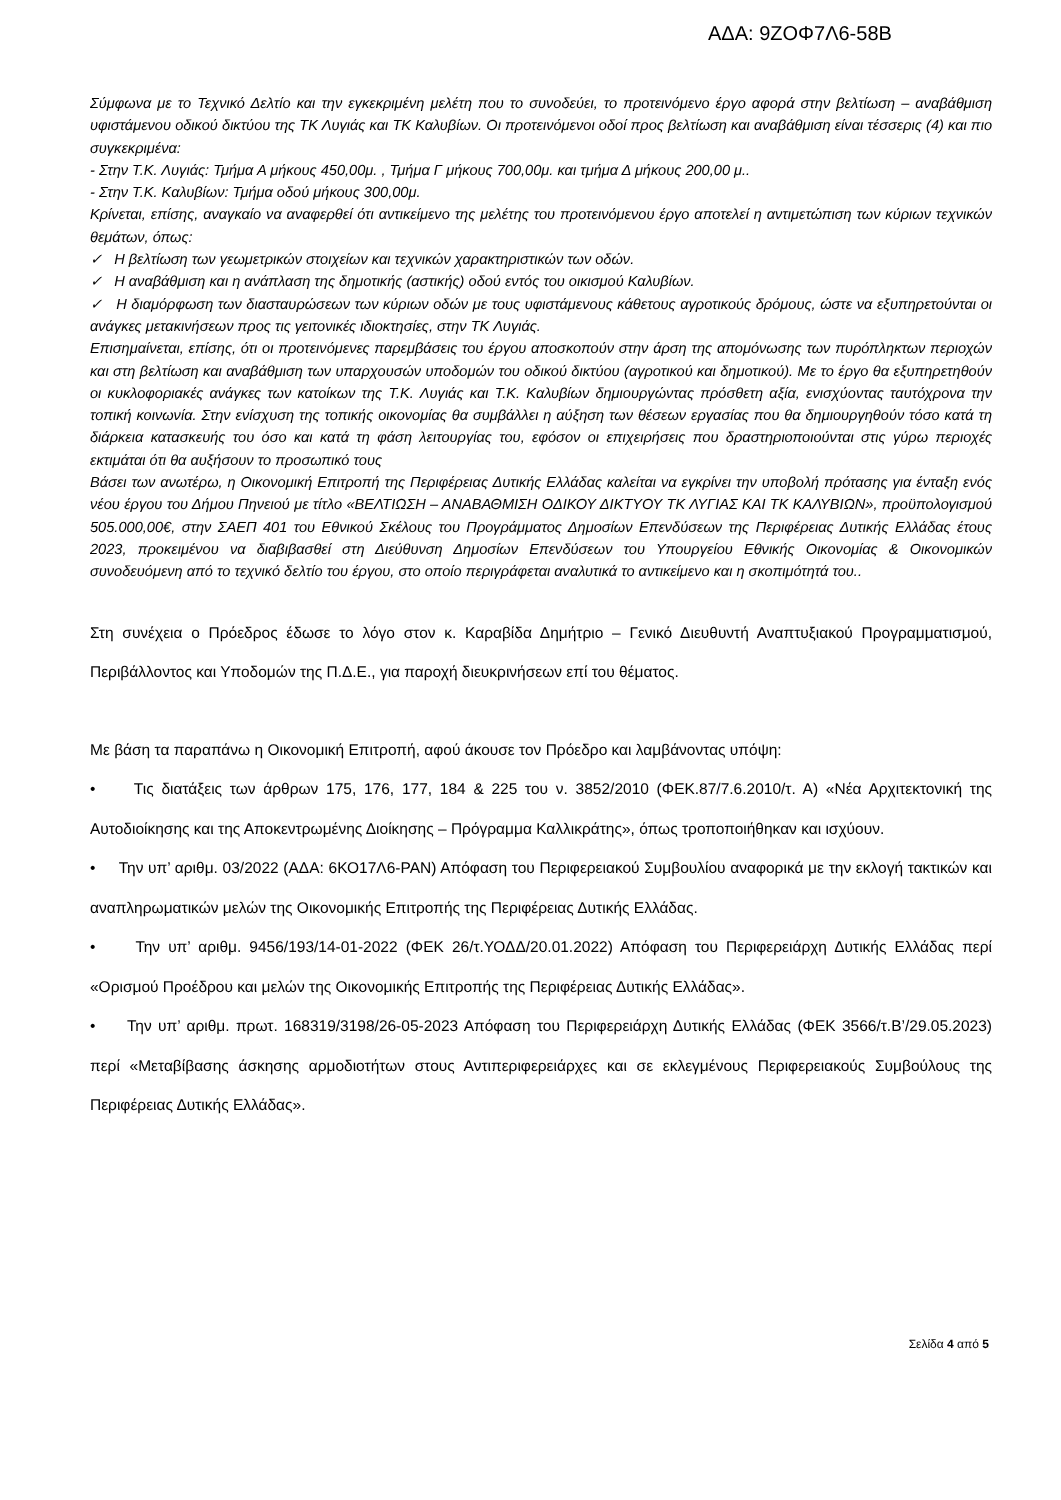ΑΔΑ: 9ΖΟΦ7Λ6-58Β
Σύμφωνα με το Τεχνικό Δελτίο και την εγκεκριμένη μελέτη που το συνοδεύει, το προτεινόμενο έργο αφορά στην βελτίωση – αναβάθμιση υφιστάμενου οδικού δικτύου της ΤΚ Λυγιάς και ΤΚ Καλυβίων. Οι προτεινόμενοι οδοί προς βελτίωση και αναβάθμιση είναι τέσσερις (4) και πιο συγκεκριμένα:
- Στην Τ.Κ. Λυγιάς: Τμήμα Α μήκους 450,00μ. , Τμήμα Γ μήκους 700,00μ. και τμήμα Δ μήκους 200,00 μ..
- Στην Τ.Κ. Καλυβίων: Τμήμα οδού μήκους 300,00μ.
Κρίνεται, επίσης, αναγκαίο να αναφερθεί ότι αντικείμενο της μελέτης του προτεινόμενου έργο αποτελεί η αντιμετώπιση των κύριων τεχνικών θεμάτων, όπως:
✓ Η βελτίωση των γεωμετρικών στοιχείων και τεχνικών χαρακτηριστικών των οδών.
✓ Η αναβάθμιση και η ανάπλαση της δημοτικής (αστικής) οδού εντός του οικισμού Καλυβίων.
✓ Η διαμόρφωση των διασταυρώσεων των κύριων οδών με τους υφιστάμενους κάθετους αγροτικούς δρόμους, ώστε να εξυπηρετούνται οι ανάγκες μετακινήσεων προς τις γειτονικές ιδιοκτησίες, στην ΤΚ Λυγιάς.
Επισημαίνεται, επίσης, ότι οι προτεινόμενες παρεμβάσεις του έργου αποσκοπούν στην άρση της απομόνωσης των πυρόπληκτων περιοχών και στη βελτίωση και αναβάθμιση των υπαρχουσών υποδομών του οδικού δικτύου (αγροτικού και δημοτικού). Με το έργο θα εξυπηρετηθούν οι κυκλοφοριακές ανάγκες των κατοίκων της Τ.Κ. Λυγιάς και Τ.Κ. Καλυβίων δημιουργώντας πρόσθετη αξία, ενισχύοντας ταυτόχρονα την τοπική κοινωνία. Στην ενίσχυση της τοπικής οικονομίας θα συμβάλλει η αύξηση των θέσεων εργασίας που θα δημιουργηθούν τόσο κατά τη διάρκεια κατασκευής του όσο και κατά τη φάση λειτουργίας του, εφόσον οι επιχειρήσεις που δραστηριοποιούνται στις γύρω περιοχές εκτιμάται ότι θα αυξήσουν το προσωπικό τους
Βάσει των ανωτέρω, η Οικονομική Επιτροπή της Περιφέρειας Δυτικής Ελλάδας καλείται να εγκρίνει την υποβολή πρότασης για ένταξη ενός νέου έργου του Δήμου Πηνειού με τίτλο «ΒΕΛΤΙΩΣΗ – ΑΝΑΒΑΘΜΙΣΗ ΟΔΙΚΟΥ ΔΙΚΤΥΟΥ ΤΚ ΛΥΓΙΑΣ ΚΑΙ ΤΚ ΚΑΛΥΒΙΩΝ», προϋπολογισμού 505.000,00€, στην ΣΑΕΠ 401 του Εθνικού Σκέλους του Προγράμματος Δημοσίων Επενδύσεων της Περιφέρειας Δυτικής Ελλάδας έτους 2023, προκειμένου να διαβιβασθεί στη Διεύθυνση Δημοσίων Επενδύσεων του Υπουργείου Εθνικής Οικονομίας & Οικονομικών συνοδευόμενη από το τεχνικό δελτίο του έργου, στο οποίο περιγράφεται αναλυτικά το αντικείμενο και η σκοπιμότητά του..
Στη συνέχεια ο Πρόεδρος έδωσε το λόγο στον κ. Καραβίδα Δημήτριο – Γενικό Διευθυντή Αναπτυξιακού Προγραμματισμού, Περιβάλλοντος και Υποδομών της Π.Δ.Ε., για παροχή διευκρινήσεων επί του θέματος.
Με βάση τα παραπάνω η Οικονομική Επιτροπή, αφού άκουσε τον Πρόεδρο και λαμβάνοντας υπόψη:
• Τις διατάξεις των άρθρων 175, 176, 177, 184 & 225 του ν. 3852/2010 (ΦΕΚ.87/7.6.2010/τ. Α) «Νέα Αρχιτεκτονική της Αυτοδιοίκησης και της Αποκεντρωμένης Διοίκησης – Πρόγραμμα Καλλικράτης», όπως τροποποιήθηκαν και ισχύουν.
• Την υπ’ αριθμ. 03/2022 (ΑΔΑ: 6ΚΟ17Λ6-ΡΑΝ) Απόφαση του Περιφερειακού Συμβουλίου αναφορικά με την εκλογή τακτικών και αναπληρωματικών μελών της Οικονομικής Επιτροπής της Περιφέρειας Δυτικής Ελλάδας.
• Την υπ’ αριθμ. 9456/193/14-01-2022 (ΦΕΚ 26/τ.ΥΟΔΔ/20.01.2022) Απόφαση του Περιφερειάρχη Δυτικής Ελλάδας περί «Ορισμού Προέδρου και μελών της Οικονομικής Επιτροπής της Περιφέρειας Δυτικής Ελλάδας».
• Την υπ’ αριθμ. πρωτ. 168319/3198/26-05-2023 Απόφαση του Περιφερειάρχη Δυτικής Ελλάδας (ΦΕΚ 3566/τ.Β’/29.05.2023) περί «Μεταβίβασης άσκησης αρμοδιοτήτων στους Αντιπεριφερειάρχες και σε εκλεγμένους Περιφερειακούς Συμβούλους της Περιφέρειας Δυτικής Ελλάδας».
Σελίδα 4 από 5